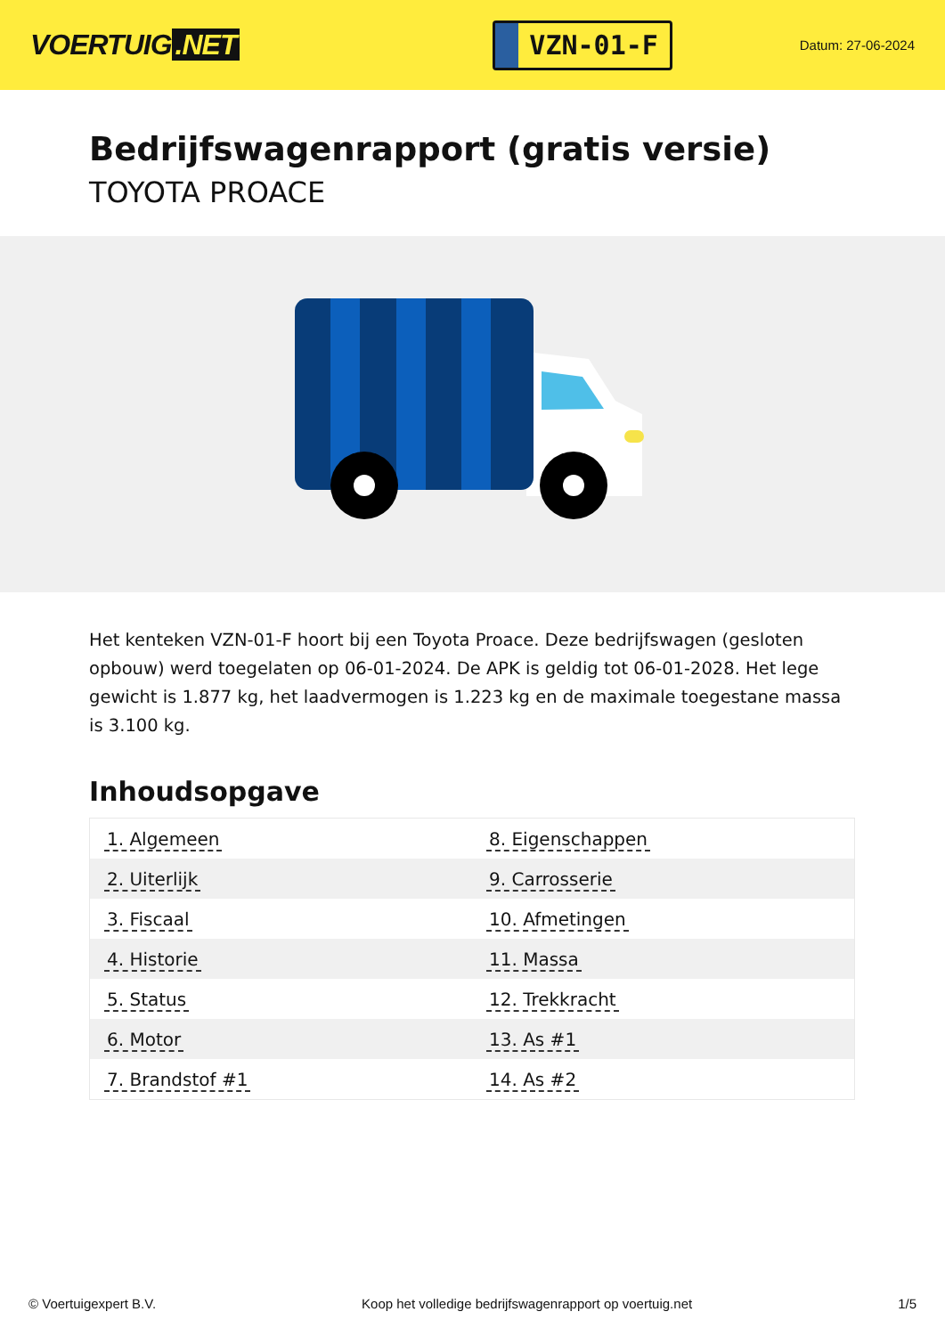VOERTUIG.NET
VZN-01-F
Datum: 27-06-2024
Bedrijfswagenrapport (gratis versie)
TOYOTA PROACE
Het kenteken VZN-01-F hoort bij een Toyota Proace. Deze bedrijfswagen (gesloten opbouw) werd toegelaten op 06-01-2024. De APK is geldig tot 06-01-2028. Het lege gewicht is 1.877 kg, het laadvermogen is 1.223 kg en de maximale toegestane massa is 3.100 kg.
Inhoudsopgave
| 1. Algemeen | 8. Eigenschappen |
| 2. Uiterlijk | 9. Carrosserie |
| 3. Fiscaal | 10. Afmetingen |
| 4. Historie | 11. Massa |
| 5. Status | 12. Trekkracht |
| 6. Motor | 13. As #1 |
| 7. Brandstof #1 | 14. As #2 |
© Voertuigexpert B.V. Koop het volledige bedrijfswagenrapport op voertuig.net 1/5